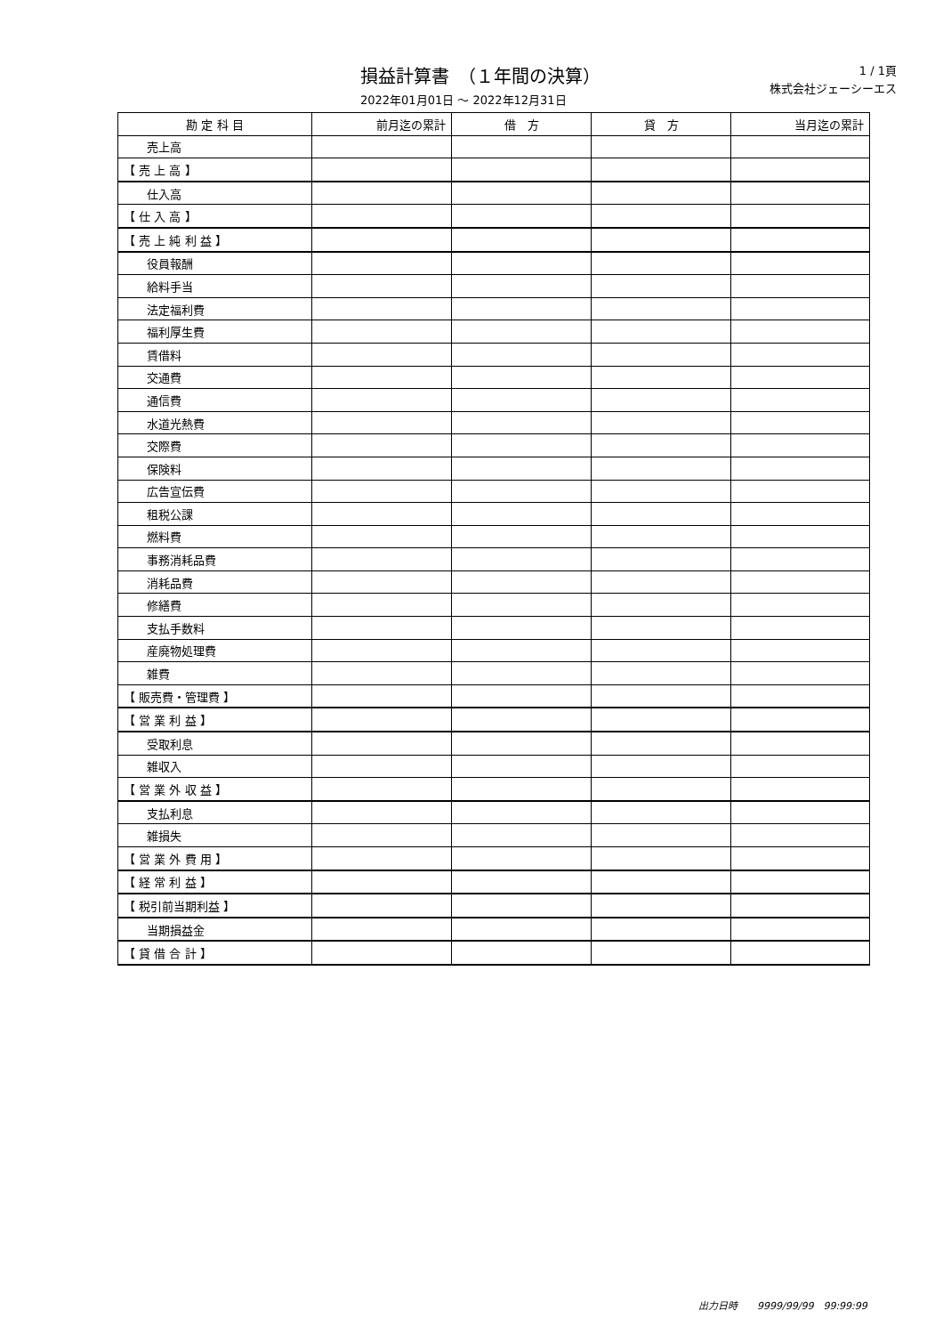損益計算書　（１年間の決算）
2022年01月01日 ～ 2022年12月31日
1 / 1頁
株式会社ジェーシーエス
| 勘 定 科 目 | 前月迄の累計 | 借 方 | 貸 方 | 当月迄の累計 |
| --- | --- | --- | --- | --- |
| 売上高 | | | | |
| 【 売 上 高 】 | | | | |
| 仕入高 | | | | |
| 【 仕 入 高 】 | | | | |
| 【 売 上 純 利 益 】 | | | | |
| 役員報酬 | | | | |
| 給料手当 | | | | |
| 法定福利費 | | | | |
| 福利厚生費 | | | | |
| 賃借料 | | | | |
| 交通費 | | | | |
| 通信費 | | | | |
| 水道光熱費 | | | | |
| 交際費 | | | | |
| 保険料 | | | | |
| 広告宣伝費 | | | | |
| 租税公課 | | | | |
| 燃料費 | | | | |
| 事務消耗品費 | | | | |
| 消耗品費 | | | | |
| 修繕費 | | | | |
| 支払手数料 | | | | |
| 産廃物処理費 | | | | |
| 雑費 | | | | |
| 【 販売費・管理費 】 | | | | |
| 【 営 業 利 益 】 | | | | |
| 受取利息 | | | | |
| 雑収入 | | | | |
| 【 営 業 外 収 益 】 | | | | |
| 支払利息 | | | | |
| 雑損失 | | | | |
| 【 営 業 外 費 用 】 | | | | |
| 【 経 常 利 益 】 | | | | |
| 【 税引前当期利益 】 | | | | |
| 当期損益金 | | | | |
| 【 貸 借 合 計 】 | | | | |
出力日時　　9999/99/99　99:99:99